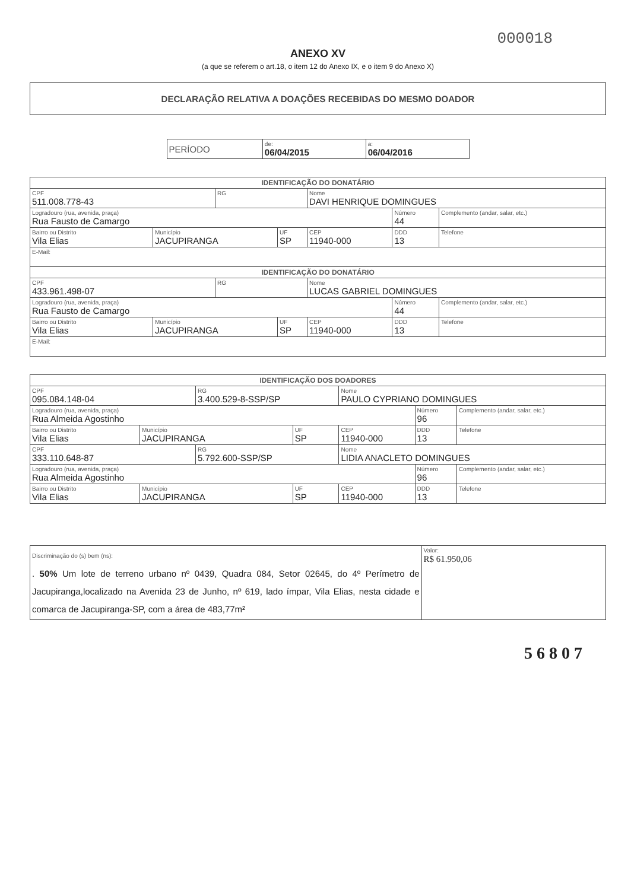000018
ANEXO XV
(a que se referem o art.18, o item 12 do Anexo IX, e o item 9 do Anexo X)
DECLARAÇÃO RELATIVA A DOAÇÕES RECEBIDAS DO MESMO DOADOR
| PERÍODO | de: 06/04/2015 | a: 06/04/2016 |
| IDENTIFICAÇÃO DO DONATÁRIO | | | | | | |
| CPF 511.008.778-43 | | RG | | Nome DAVI HENRIQUE DOMINGUES | | |
| Logradouro (rua, avenida, praça) Rua Fausto de Camargo | | | | | Número 44 | Complemento (andar, salar, etc.) |
| Bairro ou Distrito Vila Elias | Município JACUPIRANGA | | UF SP | CEP 11940-000 | DDD 13 | Telefone |
| E-Mail: | | | | | | |
| IDENTIFICAÇÃO DO DONATÁRIO | | | | | | |
| CPF 433.961.498-07 | | RG | | Nome LUCAS GABRIEL DOMINGUES | | |
| Logradouro (rua, avenida, praça) Rua Fausto de Camargo | | | | | Número 44 | Complemento (andar, salar, etc.) |
| Bairro ou Distrito Vila Elias | Município JACUPIRANGA | | UF SP | CEP 11940-000 | DDD 13 | Telefone |
| E-Mail: | | | | | | |
| IDENTIFICAÇÃO DOS DOADORES | | | | | | |
| CPF 095.084.148-04 | | RG 3.400.529-8-SSP/SP | | Nome PAULO CYPRIANO DOMINGUES | | |
| Logradouro (rua, avenida, praça) Rua Almeida Agostinho | | | | | Número 96 | Complemento (andar, salar, etc.) |
| Bairro ou Distrito Vila Elias | Município JACUPIRANGA | | UF SP | CEP 11940-000 | DDD 13 | Telefone |
| CPF 333.110.648-87 | | RG 5.792.600-SSP/SP | | Nome LIDIA ANACLETO DOMINGUES | | |
| Logradouro (rua, avenida, praça) Rua Almeida Agostinho | | | | | Número 96 | Complemento (andar, salar, etc.) |
| Bairro ou Distrito Vila Elias | Município JACUPIRANGA | | UF SP | CEP 11940-000 | DDD 13 | Telefone |
| Discriminação do (s) bem (ns): . 50% Um lote de terreno urbano nº 0439, Quadra 084, Setor 02645, do 4º Perímetro de Jacupiranga,localizado na Avenida 23 de Junho, nº 619, lado ímpar, Vila Elias, nesta cidade e comarca de Jacupiranga-SP, com a área de 483,77m² | Valor: R$ 61.950,06 |
5 6 8 0 7